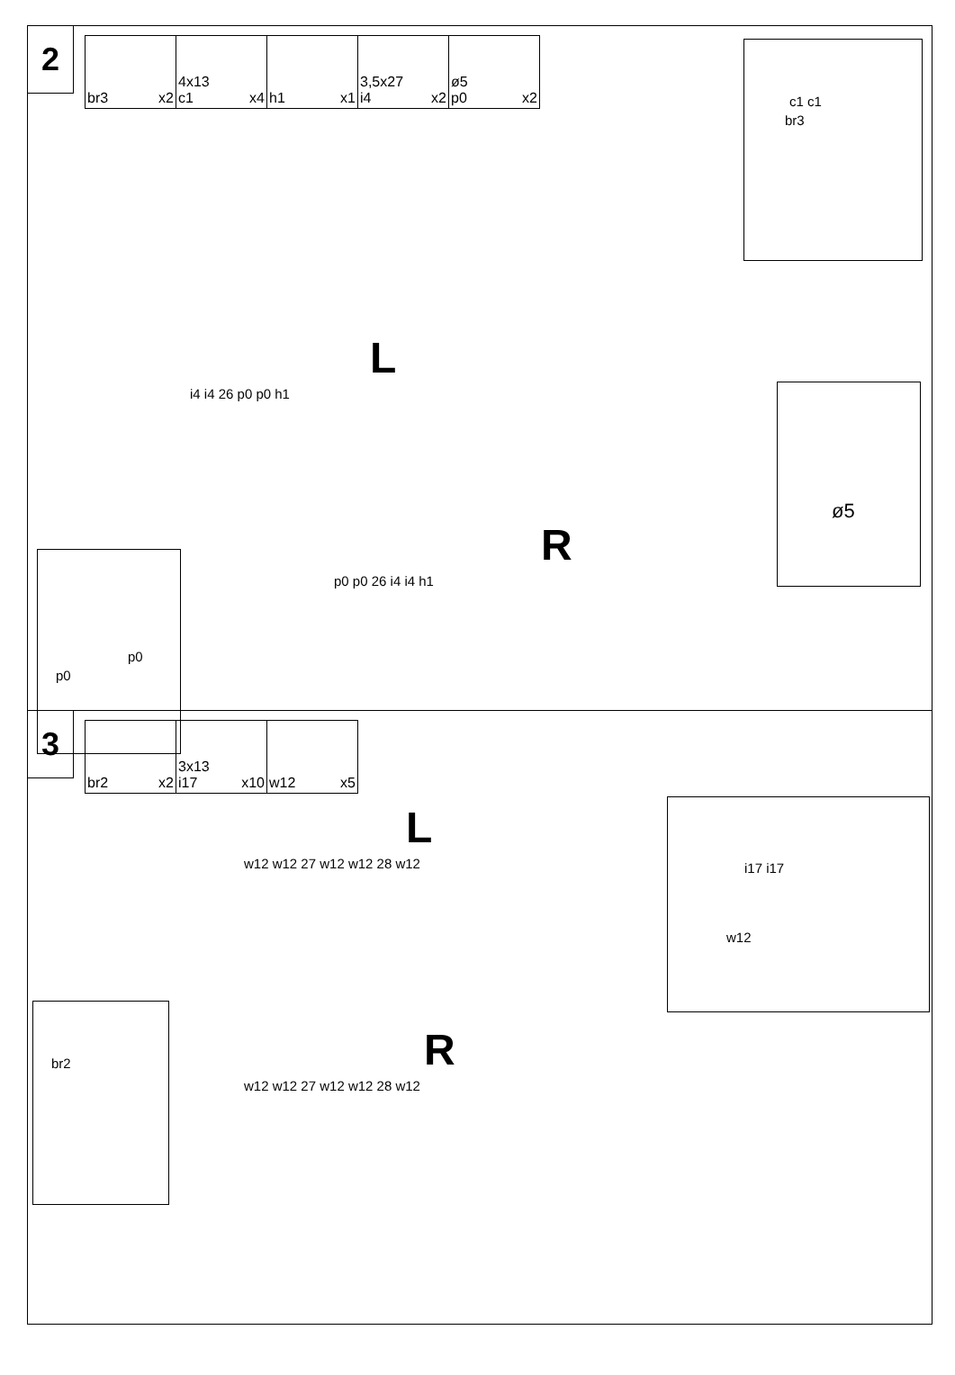2
| br3 x2 | 4x13 c1 x4 | h1 x1 | 3,5x27 i4 x2 | ø5 p0 x2 |
c1 c1
br3
L
i4 i4 26 p0 p0 h1
p0
p0
R
p0 p0 26 i4 i4 h1
ø5
3
| br2 x2 | 3x13 i17 x10 | w12 x5 |
L
w12 w12 27 w12 w12 28 w12
i17 i17
w12
br2
R
w12 w12 27 w12 w12 28 w12